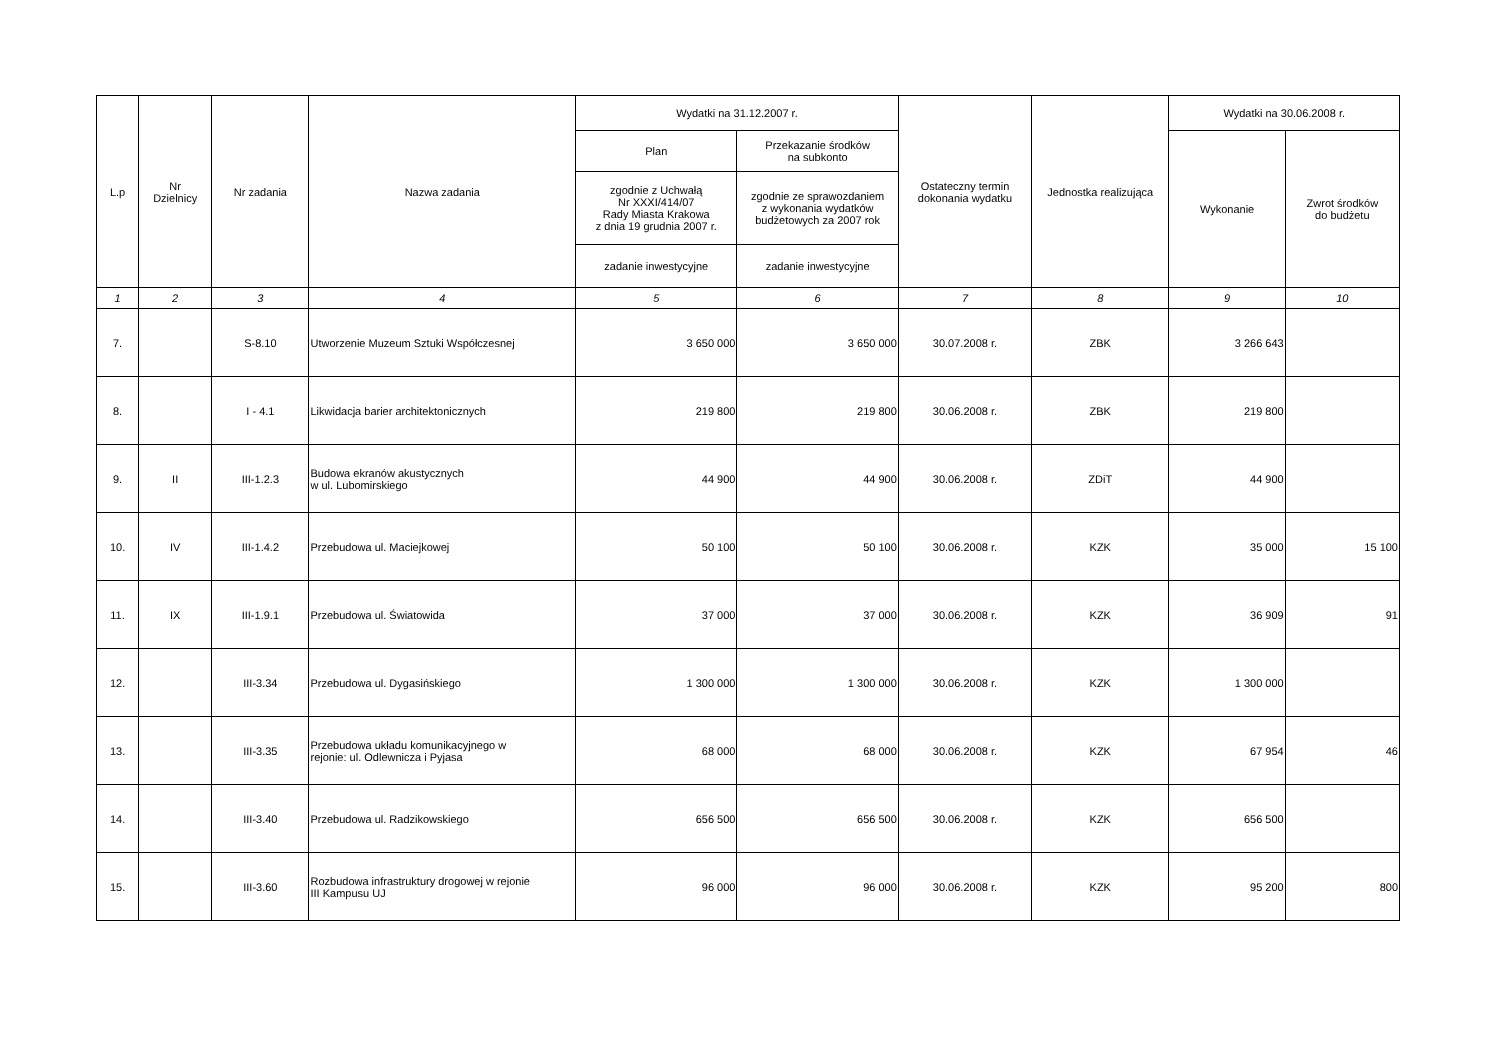| L.p | Nr Dzielnicy | Nr zadania | Nazwa zadania | Wydatki na 31.12.2007 r. | | Ostateczny termin dokonania wydatku | Jednostka realizująca | Wydatki na 30.06.2008 r. | |
| --- | --- | --- | --- | --- | --- | --- | --- | --- | --- |
| | | | | Plan | Przekazanie środków na subkonto | | | Wykonanie | Zwrot środków do budżetu |
| | | | | zgodnie z Uchwałą Nr XXXI/414/07 Rady Miasta Krakowa z dnia 19 grudnia 2007 r. | zgodnie ze sprawozdaniem z wykonania wydatków budżetowych za 2007 rok | | | | |
| | | | | zadanie inwestycyjne | zadanie inwestycyjne | | | | |
| 1 | 2 | 3 | 4 | 5 | 6 | 7 | 8 | 9 | 10 |
| 7. | | S-8.10 | Utworzenie Muzeum Sztuki Współczesnej | 3 650 000 | 3 650 000 | 30.07.2008 r. | ZBK | 3 266 643 | |
| 8. | | I - 4.1 | Likwidacja barier architektonicznych | 219 800 | 219 800 | 30.06.2008 r. | ZBK | 219 800 | |
| 9. | II | III-1.2.3 | Budowa ekranów akustycznych w ul. Lubomirskiego | 44 900 | 44 900 | 30.06.2008 r. | ZDiT | 44 900 | |
| 10. | IV | III-1.4.2 | Przebudowa ul. Maciejkowej | 50 100 | 50 100 | 30.06.2008 r. | KZK | 35 000 | 15 100 |
| 11. | IX | III-1.9.1 | Przebudowa ul. Światowida | 37 000 | 37 000 | 30.06.2008 r. | KZK | 36 909 | 91 |
| 12. | | III-3.34 | Przebudowa ul. Dygasińskiego | 1 300 000 | 1 300 000 | 30.06.2008 r. | KZK | 1 300 000 | |
| 13. | | III-3.35 | Przebudowa układu komunikacyjnego w rejonie: ul. Odlewnicza i Pyjasa | 68 000 | 68 000 | 30.06.2008 r. | KZK | 67 954 | 46 |
| 14. | | III-3.40 | Przebudowa ul. Radzikowskiego | 656 500 | 656 500 | 30.06.2008 r. | KZK | 656 500 | |
| 15. | | III-3.60 | Rozbudowa infrastruktury drogowej w rejonie III Kampusu UJ | 96 000 | 96 000 | 30.06.2008 r. | KZK | 95 200 | 800 |